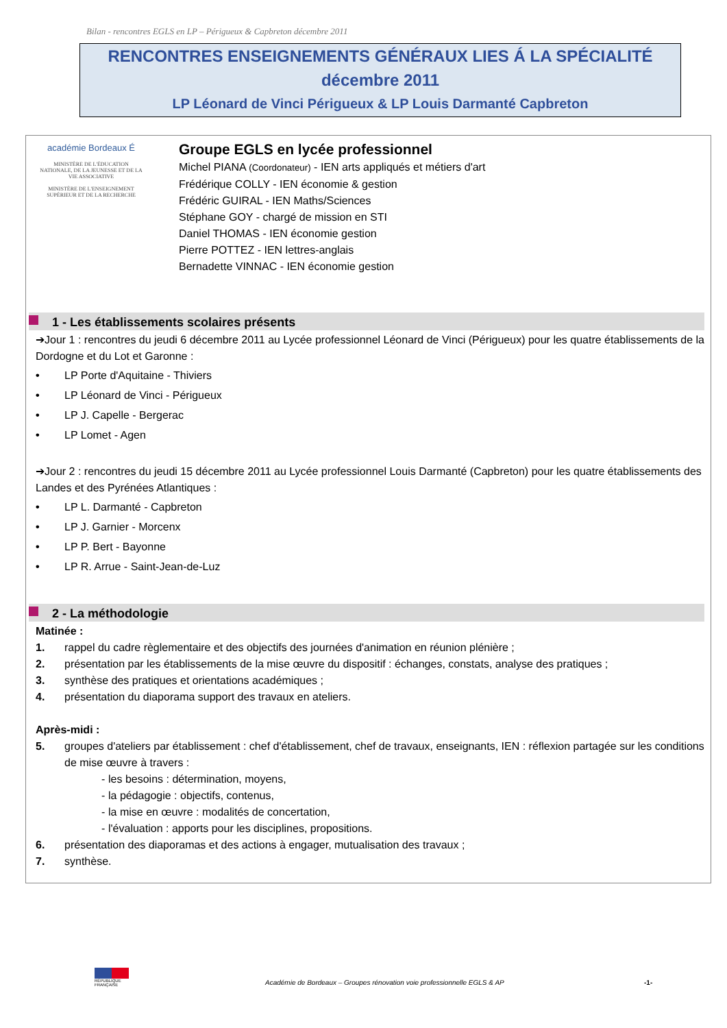Bilan - rencontres EGLS en LP – Périgueux & Capbreton décembre 2011
RENCONTRES ENSEIGNEMENTS GÉNÉRAUX LIES Á LA SPÉCIALITÉ
décembre 2011
LP Léonard de Vinci Périgueux & LP Louis Darmanté Capbreton
académie Bordeaux É
MINISTÈRE DE L'ÉDUCATION NATIONALE, DE LA JEUNESSE ET DE LA VIE ASSOCIATIVE
MINISTÈRE DE L'ENSEIGNEMENT SUPÉRIEUR ET DE LA RECHERCHE
Groupe EGLS en lycée professionnel
Michel PIANA (Coordonateur) - IEN arts appliqués et métiers d'art
Frédérique COLLY - IEN économie & gestion
Frédéric GUIRAL - IEN Maths/Sciences
Stéphane GOY - chargé de mission en STI
Daniel THOMAS - IEN économie gestion
Pierre POTTEZ - IEN lettres-anglais
Bernadette VINNAC - IEN économie gestion
1 - Les établissements scolaires présents
➔Jour 1 : rencontres du jeudi 6 décembre 2011 au Lycée professionnel Léonard de Vinci (Périgueux) pour les quatre établissements de la Dordogne et du Lot et Garonne :
• LP Porte d'Aquitaine - Thiviers
• LP Léonard de Vinci - Périgueux
• LP J. Capelle - Bergerac
• LP Lomet - Agen
➔Jour 2 : rencontres du jeudi 15 décembre 2011 au Lycée professionnel Louis Darmanté (Capbreton) pour les quatre établissements des Landes et des Pyrénées Atlantiques :
• LP L. Darmanté - Capbreton
• LP J. Garnier - Morcenx
• LP P. Bert - Bayonne
• LP R. Arrue - Saint-Jean-de-Luz
2 - La méthodologie
Matinée :
1. rappel du cadre règlementaire et des objectifs des journées d'animation en réunion plénière ;
2. présentation par les établissements de la mise œuvre du dispositif : échanges, constats, analyse des pratiques ;
3. synthèse des pratiques et orientations académiques ;
4. présentation du diaporama support des travaux en ateliers.
Après-midi :
5. groupes d'ateliers par établissement : chef d'établissement, chef de travaux, enseignants, IEN : réflexion partagée sur les conditions de mise œuvre à travers :
- les besoins : détermination, moyens,
- la pédagogie : objectifs, contenus,
- la mise en œuvre : modalités de concertation,
- l'évaluation : apports pour les disciplines, propositions.
6. présentation des diaporamas et des actions à engager, mutualisation des travaux ;
7. synthèse.
RÉPUBLIQUE FRANÇAISE
Académie de Bordeaux – Groupes rénovation voie professionnelle EGLS & AP
-1-